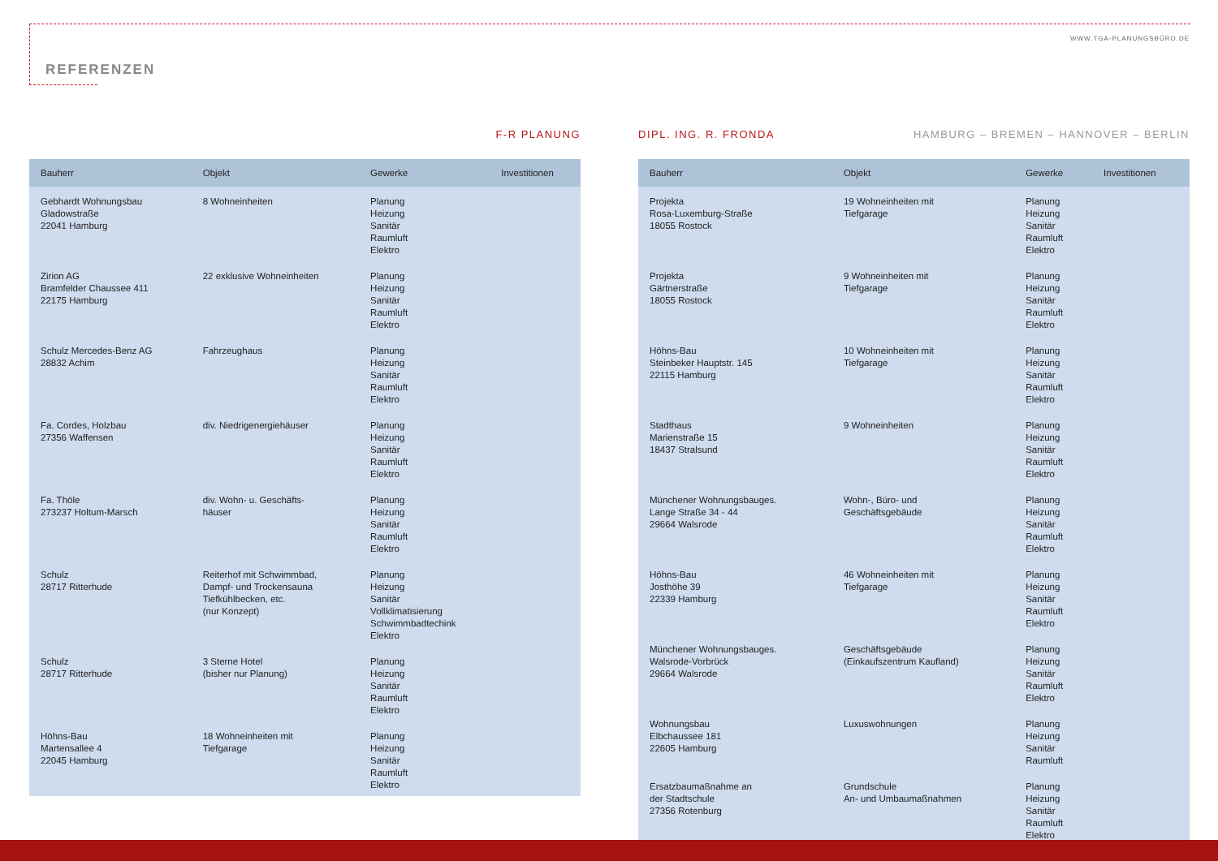WWW.TGA-PLANUNGSBÜRO.DE
REFERENZEN
F-R PLANUNG
| Bauherr | Objekt | Gewerke | Investitionen |
| --- | --- | --- | --- |
| Gebhardt Wohnungsbau Gladowstraße 22041 Hamburg | 8 Wohneinheiten | Planung Heizung Sanitär Raumluft Elektro | |
| Zirion AG Bramfelder Chaussee 411 22175 Hamburg | 22 exklusive Wohneinheiten | Planung Heizung Sanitär Raumluft Elektro | |
| Schulz Mercedes-Benz AG 28832 Achim | Fahrzeughaus | Planung Heizung Sanitär Raumluft Elektro | |
| Fa. Cordes, Holzbau 27356 Waffensen | div. Niedrigenergiehäuser | Planung Heizung Sanitär Raumluft Elektro | |
| Fa. Thöle 273237 Holtum-Marsch | div. Wohn- u. Geschäfts- häuser | Planung Heizung Sanitär Raumluft Elektro | |
| Schulz 28717 Ritterhude | Reiterhof mit Schwimmbad, Dampf- und Trockensauna Tiefkühlbecken, etc. (nur Konzept) | Planung Heizung Sanitär Vollklimatisierung Schwimmbadtechink Elektro | |
| Schulz 28717 Ritterhude | 3 Sterne Hotel (bisher nur Planung) | Planung Heizung Sanitär Raumluft Elektro | |
| Höhns-Bau Martensallee 4 22045 Hamburg | 18 Wohneinheiten mit Tiefgarage | Planung Heizung Sanitär Raumluft Elektro | |
DIPL. ING. R. FRONDA HAMBURG – BREMEN – HANNOVER – BERLIN
| Bauherr | Objekt | Gewerke | Investitionen |
| --- | --- | --- | --- |
| Projekta Rosa-Luxemburg-Straße 18055 Rostock | 19 Wohneinheiten mit Tiefgarage | Planung Heizung Sanitär Raumluft Elektro | |
| Projekta Gärtnerstraße 18055 Rostock | 9 Wohneinheiten mit Tiefgarage | Planung Heizung Sanitär Raumluft Elektro | |
| Höhns-Bau Steinbeker Hauptstr. 145 22115 Hamburg | 10 Wohneinheiten mit Tiefgarage | Planung Heizung Sanitär Raumluft Elektro | |
| Stadthaus Marienstraße 15 18437 Stralsund | 9 Wohneinheiten | Planung Heizung Sanitär Raumluft Elektro | |
| Münchener Wohnungsbauges. Lange Straße 34 - 44 29664 Walsrode | Wohn-, Büro- und Geschäftsgebäude | Planung Heizung Sanitär Raumluft Elektro | |
| Höhns-Bau Josthöhe 39 22339 Hamburg | 46 Wohneinheiten mit Tiefgarage | Planung Heizung Sanitär Raumluft Elektro | |
| Münchener Wohnungsbauges. Walsrode-Vorbrück 29664 Walsrode | Geschäftsgebäude (Einkaufszentrum Kaufland) | Planung Heizung Sanitär Raumluft Elektro | |
| Wohnungsbau Elbchaussee 181 22605 Hamburg | Luxuswohnungen | Planung Heizung Sanitär Raumluft | |
| Ersatzbaumaßnahme an der Stadtschule 27356 Rotenburg | Grundschule An- und Umbaumaßnahmen | Planung Heizung Sanitär Raumluft Elektro | |